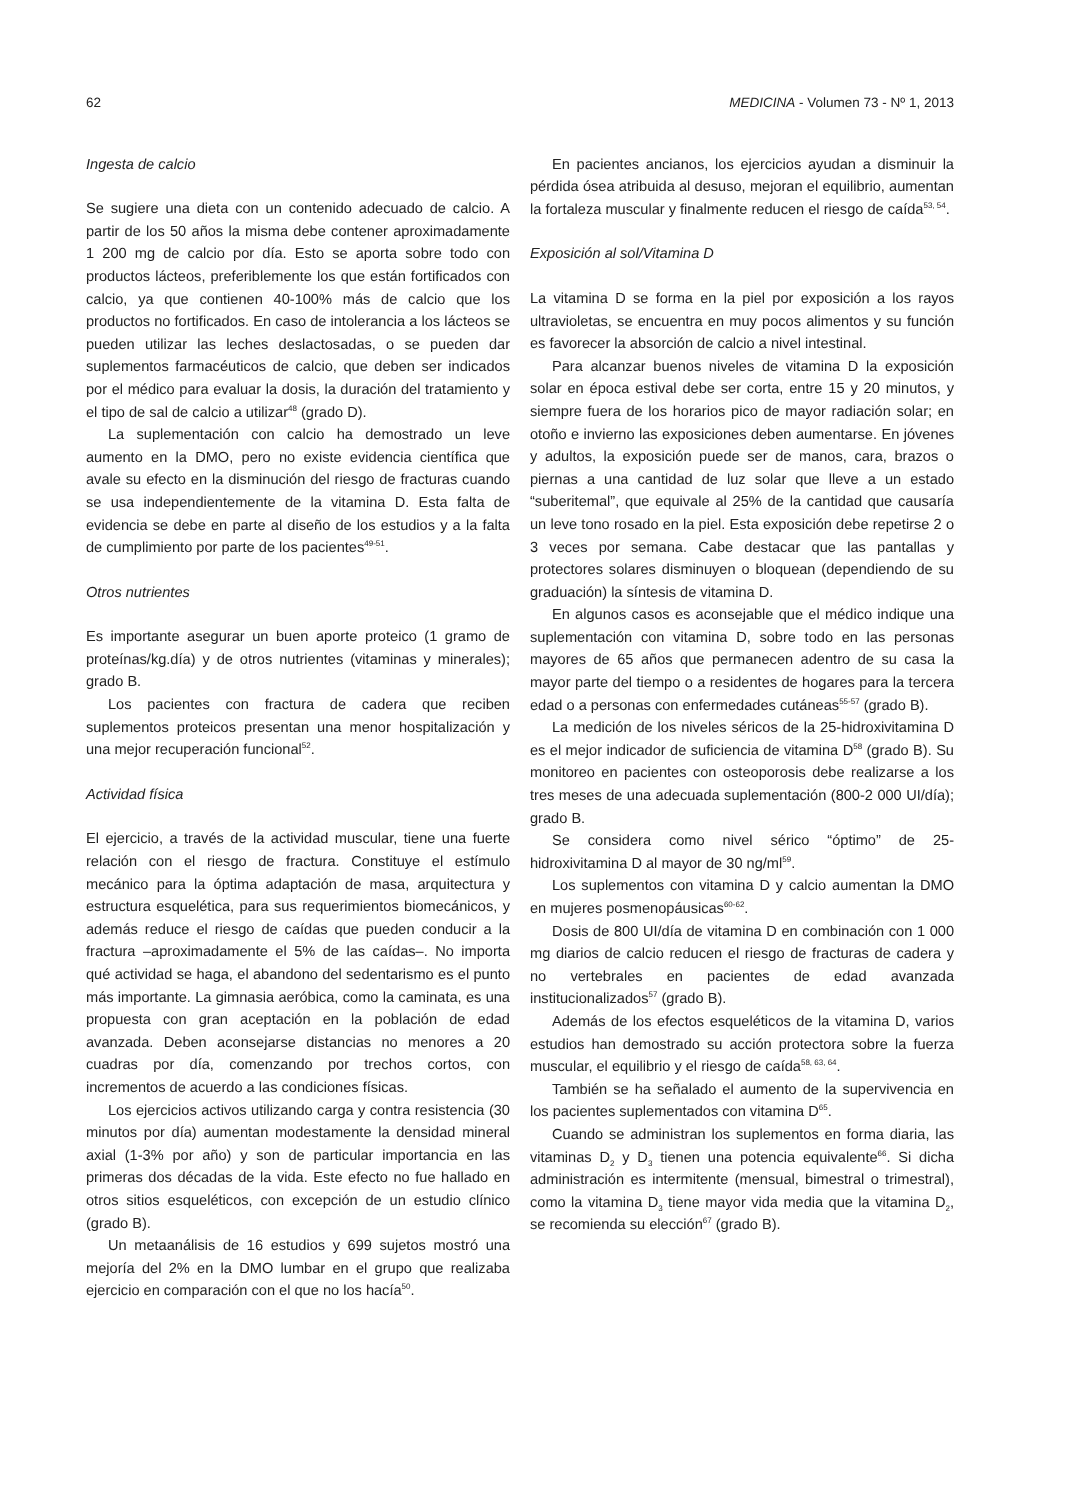62 MEDICINA - Volumen 73 - Nº 1, 2013
Ingesta de calcio
Se sugiere una dieta con un contenido adecuado de calcio. A partir de los 50 años la misma debe contener aproximadamente 1 200 mg de calcio por día. Esto se aporta sobre todo con productos lácteos, preferiblemente los que están fortificados con calcio, ya que contienen 40-100% más de calcio que los productos no fortificados. En caso de intolerancia a los lácteos se pueden utilizar las leches deslactosadas, o se pueden dar suplementos farmacéuticos de calcio, que deben ser indicados por el médico para evaluar la dosis, la duración del tratamiento y el tipo de sal de calcio a utilizar<sup>48</sup> (grado D).
La suplementación con calcio ha demostrado un leve aumento en la DMO, pero no existe evidencia científica que avale su efecto en la disminución del riesgo de fracturas cuando se usa independientemente de la vitamina D. Esta falta de evidencia se debe en parte al diseño de los estudios y a la falta de cumplimiento por parte de los pacientes<sup>49-51</sup>.
Otros nutrientes
Es importante asegurar un buen aporte proteico (1 gramo de proteínas/kg.día) y de otros nutrientes (vitaminas y minerales); grado B.
Los pacientes con fractura de cadera que reciben suplementos proteicos presentan una menor hospitalización y una mejor recuperación funcional<sup>52</sup>.
Actividad física
El ejercicio, a través de la actividad muscular, tiene una fuerte relación con el riesgo de fractura. Constituye el estímulo mecánico para la óptima adaptación de masa, arquitectura y estructura esquelética, para sus requerimientos biomecánicos, y además reduce el riesgo de caídas que pueden conducir a la fractura –aproximadamente el 5% de las caídas–. No importa qué actividad se haga, el abandono del sedentarismo es el punto más importante. La gimnasia aeróbica, como la caminata, es una propuesta con gran aceptación en la población de edad avanzada. Deben aconsejarse distancias no menores a 20 cuadras por día, comenzando por trechos cortos, con incrementos de acuerdo a las condiciones físicas.
Los ejercicios activos utilizando carga y contra resistencia (30 minutos por día) aumentan modestamente la densidad mineral axial (1-3% por año) y son de particular importancia en las primeras dos décadas de la vida. Este efecto no fue hallado en otros sitios esqueléticos, con excepción de un estudio clínico (grado B).
Un metaanálisis de 16 estudios y 699 sujetos mostró una mejoría del 2% en la DMO lumbar en el grupo que realizaba ejercicio en comparación con el que no los hacía<sup>50</sup>.
En pacientes ancianos, los ejercicios ayudan a disminuir la pérdida ósea atribuida al desuso, mejoran el equilibrio, aumentan la fortaleza muscular y finalmente reducen el riesgo de caída<sup>53, 54</sup>.
Exposición al sol/Vitamina D
La vitamina D se forma en la piel por exposición a los rayos ultravioletas, se encuentra en muy pocos alimentos y su función es favorecer la absorción de calcio a nivel intestinal.
Para alcanzar buenos niveles de vitamina D la exposición solar en época estival debe ser corta, entre 15 y 20 minutos, y siempre fuera de los horarios pico de mayor radiación solar; en otoño e invierno las exposiciones deben aumentarse. En jóvenes y adultos, la exposición puede ser de manos, cara, brazos o piernas a una cantidad de luz solar que lleve a un estado “suberitemal”, que equivale al 25% de la cantidad que causaría un leve tono rosado en la piel. Esta exposición debe repetirse 2 o 3 veces por semana. Cabe destacar que las pantallas y protectores solares disminuyen o bloquean (dependiendo de su graduación) la síntesis de vitamina D.
En algunos casos es aconsejable que el médico indique una suplementación con vitamina D, sobre todo en las personas mayores de 65 años que permanecen adentro de su casa la mayor parte del tiempo o a residentes de hogares para la tercera edad o a personas con enfermedades cutáneas<sup>55-57</sup> (grado B).
La medición de los niveles séricos de la 25-hidroxivitamina D es el mejor indicador de suficiencia de vitamina D<sup>58</sup> (grado B). Su monitoreo en pacientes con osteoporosis debe realizarse a los tres meses de una adecuada suplementación (800-2 000 UI/día); grado B.
Se considera como nivel sérico “óptimo” de 25-hidroxivitamina D al mayor de 30 ng/ml<sup>59</sup>.
Los suplementos con vitamina D y calcio aumentan la DMO en mujeres posmenopáusicas<sup>60-62</sup>.
Dosis de 800 UI/día de vitamina D en combinación con 1 000 mg diarios de calcio reducen el riesgo de fracturas de cadera y no vertebrales en pacientes de edad avanzada institucionalizados<sup>57</sup> (grado B).
Además de los efectos esqueléticos de la vitamina D, varios estudios han demostrado su acción protectora sobre la fuerza muscular, el equilibrio y el riesgo de caída<sup>58, 63, 64</sup>.
También se ha señalado el aumento de la supervivencia en los pacientes suplementados con vitamina D<sup>65</sup>.
Cuando se administran los suplementos en forma diaria, las vitaminas D<sub>2</sub> y D<sub>3</sub> tienen una potencia equivalente<sup>66</sup>. Si dicha administración es intermitente (mensual, bimestral o trimestral), como la vitamina D<sub>3</sub> tiene mayor vida media que la vitamina D<sub>2</sub>, se recomienda su elección<sup>67</sup> (grado B).